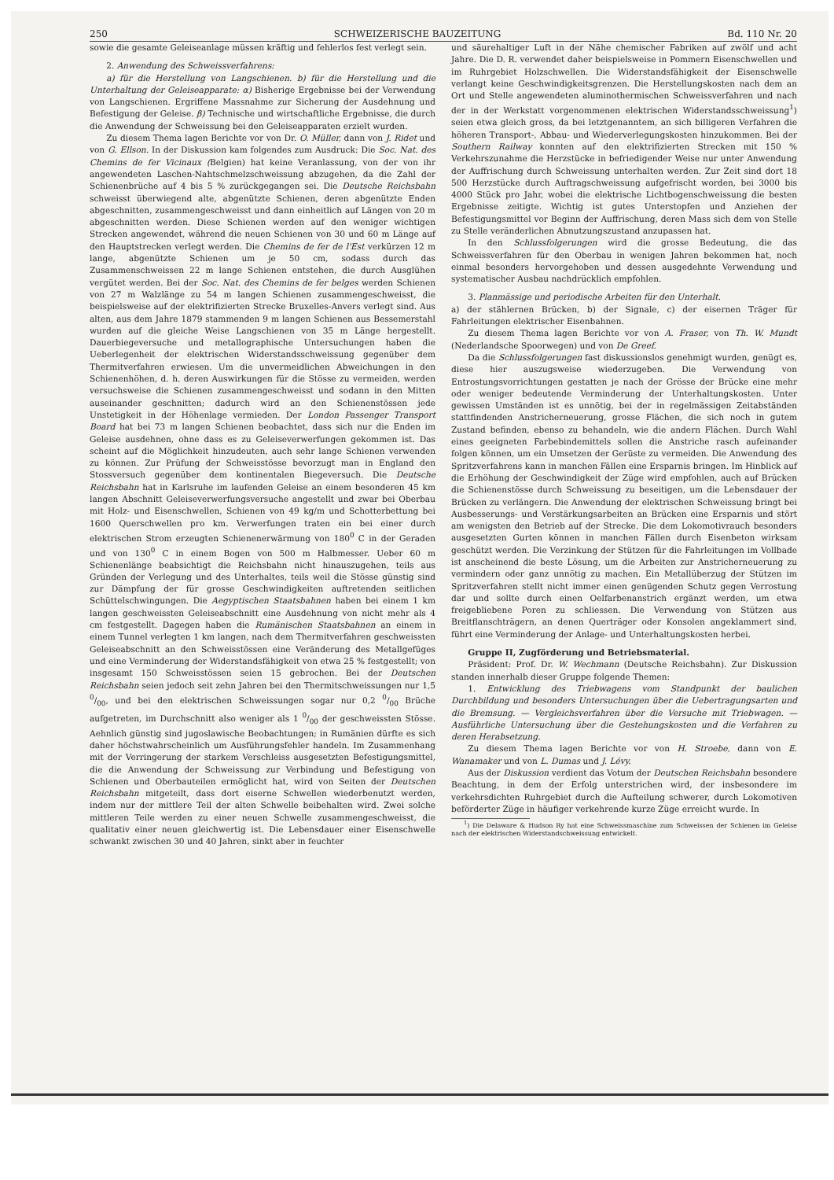250 SCHWEIZERISCHE BAUZEITUNG Bd. 110 Nr. 20
sowie die gesamte Geleiseanlage müssen kräftig und fehlerlos fest verlegt sein.
2. Anwendung des Schweissverfahrens:
a) für die Herstellung von Langschienen. b) für die Herstellung und die Unterhaltung der Geleiseapparate: α) Bisherige Ergebnisse bei der Verwendung von Langschienen. Ergriffene Massnahme zur Sicherung der Ausdehnung und Befestigung der Geleise. β) Technische und wirtschaftliche Ergebnisse, die durch die Anwendung der Schweissung bei den Geleiseapparaten erzielt wurden.
Zu diesem Thema lagen Berichte vor von Dr. O. Müller, dann von J. Ridet und von G. Ellson. In der Diskussion kam folgendes zum Ausdruck: Die Soc. Nat. des Chemins de fer Vicinaux (Belgien) hat keine Veranlassung, von der von ihr angewendeten Laschen-Nahtschmelzschweissung abzugehen, da die Zahl der Schienenbrüche auf 4 bis 5 % zurückgegangen sei. Die Deutsche Reichsbahn schweisst überwiegend alte, abgenützte Schienen, deren abgenützte Enden abgeschnitten, zusammengeschweisst und dann einheitlich auf Längen von 20 m abgeschnitten werden. Diese Schienen werden auf den weniger wichtigen Strecken angewendet, während die neuen Schienen von 30 und 60 m Länge auf den Hauptstrecken verlegt werden. Die Chemins de fer de l'Est verkürzen 12 m lange, abgenützte Schienen um je 50 cm, sodass durch das Zusammenschweissen 22 m lange Schienen entstehen, die durch Ausglühen vergütet werden. Bei der Soc. Nat. des Chemins de fer belges werden Schienen von 27 m Walzlänge zu 54 m langen Schienen zusammengeschweisst, die beispielsweise auf der elektrifizierten Strecke Bruxelles-Anvers verlegt sind. Aus alten, aus dem Jahre 1879 stammenden 9 m langen Schienen aus Bessemerstahl wurden auf die gleiche Weise Langschienen von 35 m Länge hergestellt. Dauerbiegeversuche und metallographische Untersuchungen haben die Ueberlegenheit der elektrischen Widerstandsschweissung gegenüber dem Thermitverfahren erwiesen. Um die unvermeidlichen Abweichungen in den Schienenhöhen, d. h. deren Auswirkungen für die Stösse zu vermeiden, werden versuchsweise die Schienen zusammengeschweisst und sodann in den Mitten auseinander geschnitten; dadurch wird an den Schienenstössen jede Unstetigkeit in der Höhenlage vermieden. Der London Passenger Transport Board hat bei 73 m langen Schienen beobachtet, dass sich nur die Enden im Geleise ausdehnen, ohne dass es zu Geleiseverwerfungen gekommen ist. Das scheint auf die Möglichkeit hinzudeuten, auch sehr lange Schienen verwenden zu können. Zur Prüfung der Schweisstösse bevorzugt man in England den Stossversuch gegenüber dem kontinentalen Biegeversuch. Die Deutsche Reichsbahn hat in Karlsruhe im laufenden Geleise an einem besonderen 45 km langen Abschnitt Geleiseverwerfungsversuche angestellt und zwar bei Oberbau mit Holz- und Eisenschwellen, Schienen von 49 kg/m und Schotterbettung bei 1600 Querschwellen pro km. Verwerfungen traten ein bei einer durch elektrischen Strom erzeugten Schienenerwärmung von 180<sup>0</sup> C in der Geraden und von 130<sup>0</sup> C in einem Bogen von 500 m Halbmesser. Ueber 60 m Schienenlänge beabsichtigt die Reichsbahn nicht hinauszugehen, teils aus Gründen der Verlegung und des Unterhaltes, teils weil die Stösse günstig sind zur Dämpfung der für grosse Geschwindigkeiten auftretenden seitlichen Schüttelschwingungen. Die Aegyptischen Staatsbahnen haben bei einem 1 km langen geschweissten Geleiseabschnitt eine Ausdehnung von nicht mehr als 4 cm festgestellt. Dagegen haben die Rumänischen Staatsbahnen an einem in einem Tunnel verlegten 1 km langen, nach dem Thermitverfahren geschweissten Geleiseabschnitt an den Schweisstössen eine Veränderung des Metallgefüges und eine Verminderung der Widerstandsfähigkeit von etwa 25 % festgestellt; von insgesamt 150 Schweisstössen seien 15 gebrochen. Bei der Deutschen Reichsbahn seien jedoch seit zehn Jahren bei den Thermitschweissungen nur 1,5 0/00, und bei den elektrischen Schweissungen sogar nur 0,2 0/00 Brüche aufgetreten, im Durchschnitt also weniger als 1 0/00 der geschweissten Stösse. Aehnlich günstig sind jugoslawische Beobachtungen; in Rumänien dürfte es sich daher höchstwahrscheinlich um Ausführungsfehler handeln. Im Zusammenhang mit der Verringerung der starkem Verschleiss ausgesetzten Befestigungsmittel, die die Anwendung der Schweissung zur Verbindung und Befestigung von Schienen und Oberbauteilen ermöglicht hat, wird von Seiten der Deutschen Reichsbahn mitgeteilt, dass dort eiserne Schwellen wiederbenutzt werden, indem nur der mittlere Teil der alten Schwelle beibehalten wird. Zwei solche mittleren Teile werden zu einer neuen Schwelle zusammengeschweisst, die qualitativ einer neuen gleichwertig ist. Die Lebensdauer einer Eisenschwelle schwankt zwischen 30 und 40 Jahren, sinkt aber in feuchter
und säurehaltiger Luft in der Nähe chemischer Fabriken auf zwölf und acht Jahre. Die D. R. verwendet daher beispielsweise in Pommern Eisenschwellen und im Ruhrgebiet Holzschwellen. Die Widerstandsfähigkeit der Eisenschwelle verlangt keine Geschwindigkeitsgrenzen. Die Herstellungskosten nach dem an Ort und Stelle angewendeten aluminothermischen Schweissverfahren und nach der in der Werkstatt vorgenommenen elektrischen Widerstandsschweissung<sup>1</sup>) seien etwa gleich gross, da bei letztgenanntem, an sich billigeren Verfahren die höheren Transport-, Abbau- und Wiederverlegungskosten hinzukommen. Bei der Southern Railway konnten auf den elektrifizierten Strecken mit 150 % Verkehrszunahme die Herzstücke in befriedigender Weise nur unter Anwendung der Auffrischung durch Schweissung unterhalten werden. Zur Zeit sind dort 18 500 Herzstücke durch Auftragschweissung aufgefrischt worden, bei 3000 bis 4000 Stück pro Jahr, wobei die elektrische Lichtbogenschweissung die besten Ergebnisse zeitigte. Wichtig ist gutes Unterstopfen und Anziehen der Befestigungsmittel vor Beginn der Auffrischung, deren Mass sich dem von Stelle zu Stelle veränderlichen Abnutzungszustand anzupassen hat.
In den Schlussfolgerungen wird die grosse Bedeutung, die das Schweissverfahren für den Oberbau in wenigen Jahren bekommen hat, noch einmal besonders hervorgehoben und dessen ausgedehnte Verwendung und systematischer Ausbau nachdrücklich empfohlen.
3. Planmässige und periodische Arbeiten für den Unterhalt.
a) der stählernen Brücken, b) der Signale, c) der eisernen Träger für Fahrleitungen elektrischer Eisenbahnen.
Zu diesem Thema lagen Berichte vor von A. Fraser, von Th. W. Mundt (Nederlandsche Spoorwegen) und von De Greef.
Da die Schlussfolgerungen fast diskussionslos genehmigt wurden, genügt es, diese hier auszugsweise wiederzugeben. Die Verwendung von Entrostungsvorrichtungen gestatten je nach der Grösse der Brücke eine mehr oder weniger bedeutende Verminderung der Unterhaltungskosten. Unter gewissen Umständen ist es unnötig, bei der in regelmässigen Zeitabständen stattfindenden Anstricherneuerung, grosse Flächen, die sich noch in gutem Zustand befinden, ebenso zu behandeln, wie die andern Flächen. Durch Wahl eines geeigneten Farbebindemittels sollen die Anstriche rasch aufeinander folgen können, um ein Umsetzen der Gerüste zu vermeiden. Die Anwendung des Spritzverfahrens kann in manchen Fällen eine Ersparnis bringen. Im Hinblick auf die Erhöhung der Geschwindigkeit der Züge wird empfohlen, auch auf Brücken die Schienenstösse durch Schweissung zu beseitigen, um die Lebensdauer der Brücken zu verlängern. Die Anwendung der elektrischen Schweissung bringt bei Ausbesserungs- und Verstärkungsarbeiten an Brücken eine Ersparnis und stört am wenigsten den Betrieb auf der Strecke. Die dem Lokomotivrauch besonders ausgesetzten Gurten können in manchen Fällen durch Eisenbeton wirksam geschützt werden. Die Verzinkung der Stützen für die Fahrleitungen im Vollbade ist anscheinend die beste Lösung, um die Arbeiten zur Anstricherneuerung zu vermindern oder ganz unnötig zu machen. Ein Metallüberzug der Stützen im Spritzverfahren stellt nicht immer einen genügenden Schutz gegen Verrostung dar und sollte durch einen Oelfarbenanstrich ergänzt werden, um etwa freigebliebene Poren zu schliessen. Die Verwendung von Stützen aus Breitflanschträgern, an denen Querträger oder Konsolen angeklammert sind, führt eine Verminderung der Anlage- und Unterhaltungskosten herbei.
Gruppe II, Zugförderung und Betriebsmaterial.
Präsident: Prof. Dr. W. Wechmann (Deutsche Reichsbahn). Zur Diskussion standen innerhalb dieser Gruppe folgende Themen:
1. Entwicklung des Triebwagens vom Standpunkt der baulichen Durchbildung und besonders Untersuchungen über die Uebertragungsarten und die Bremsung. — Vergleichsverfahren über die Versuche mit Triebwagen. — Ausführliche Untersuchung über die Gestehungskosten und die Verfahren zu deren Herabsetzung.
Zu diesem Thema lagen Berichte vor von H. Stroebe, dann von E. Wanamaker und von L. Dumas und J. Lévy.
Aus der Diskussion verdient das Votum der Deutschen Reichsbahn besondere Beachtung, in dem der Erfolg unterstrichen wird, der insbesondere im verkehrsdichten Ruhrgebiet durch die Aufteilung schwerer, durch Lokomotiven beförderter Züge in häufiger verkehrende kurze Züge erreicht wurde. In
<sup>1</sup>) Die Delaware & Hudson Ry hat eine Schweissmaschine zum Schweissen der Schienen im Geleise nach der elektrischen Widerstandschweissung entwickelt.